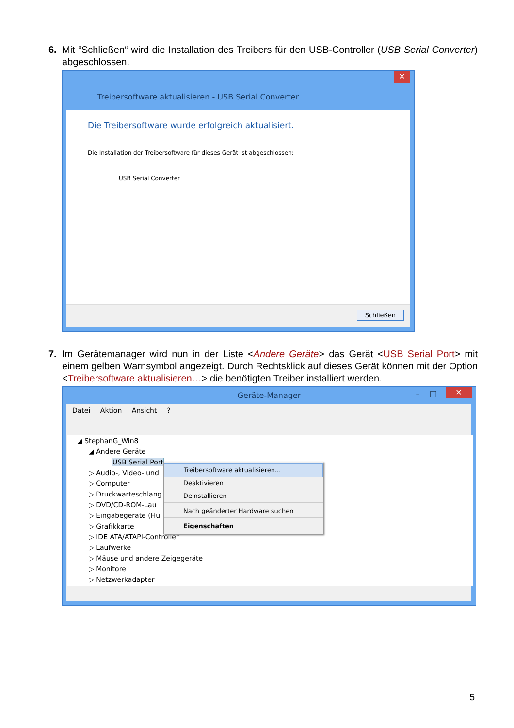6.
Mit “Schließen“ wird die Installation des Treibers für den USB-Controller (USB Serial Converter) abgeschlossen.
✕
Treibersoftware aktualisieren - USB Serial Converter
Die Treibersoftware wurde erfolgreich aktualisiert.
Die Installation der Treibersoftware für dieses Gerät ist abgeschlossen:
USB Serial Converter
Schließen
7.
Im Gerätemanager wird nun in der Liste <Andere Geräte> das Gerät <USB Serial Port> mit einem gelben Warnsymbol angezeigt. Durch Rechtsklick auf dieses Gerät können mit der Option <Treibersoftware aktualisieren…> die benötigten Treiber installiert werden.
Geräte-Manager – □ ✕
Datei Aktion Ansicht ?
◢ StephanG_Win8
◢ Andere Geräte
USB Serial Port
▷ Audio-, Video- und
▷ Computer
▷ Druckwarteschlang
▷ DVD/CD-ROM-Lau
▷ Eingabegeräte (Hu
▷ Grafikkarte
▷ IDE ATA/ATAPI-Controller
▷ Laufwerke
▷ Mäuse und andere Zeigegeräte
▷ Monitore
▷ Netzwerkadapter
Treibersoftware aktualisieren...
Deaktivieren
Deinstallieren
Nach geänderter Hardware suchen
Eigenschaften
5